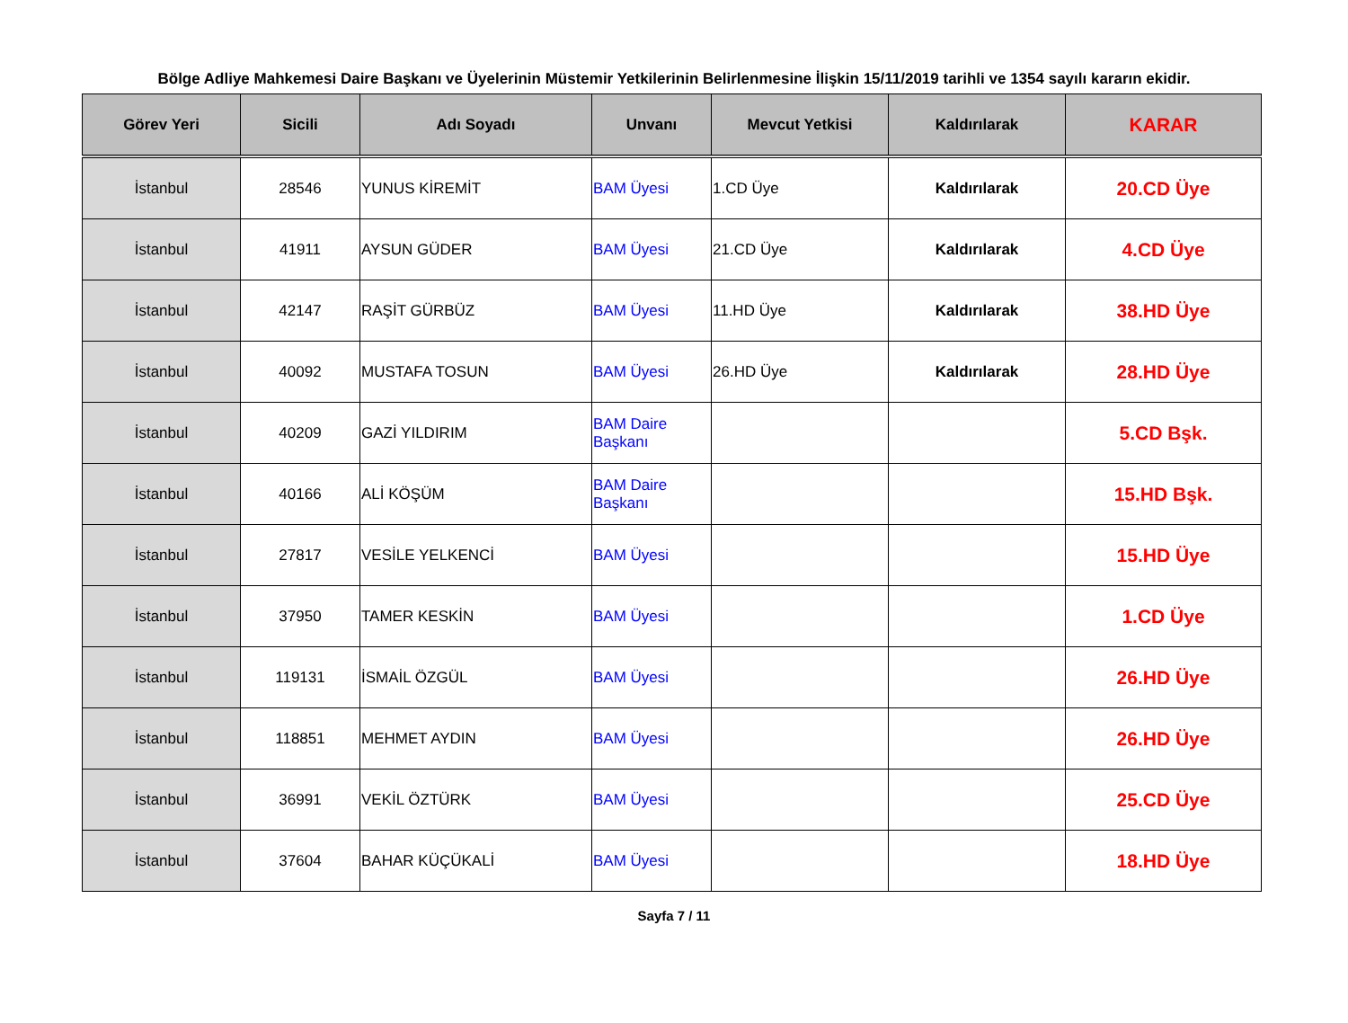Bölge Adliye Mahkemesi Daire Başkanı ve Üyelerinin Müstemir Yetkilerinin Belirlenmesine İlişkin 15/11/2019 tarihli ve 1354 sayılı kararın ekidir.
| Görev Yeri | Sicili | Adı Soyadı | Unvanı | Mevcut Yetkisi | Kaldırılarak | KARAR |
| --- | --- | --- | --- | --- | --- | --- |
| İstanbul | 28546 | YUNUS KİREMİT | BAM Üyesi | 1.CD Üye | Kaldırılarak | 20.CD Üye |
| İstanbul | 41911 | AYSUN GÜDER | BAM Üyesi | 21.CD Üye | Kaldırılarak | 4.CD Üye |
| İstanbul | 42147 | RAŞİT GÜRBÜZ | BAM Üyesi | 11.HD Üye | Kaldırılarak | 38.HD Üye |
| İstanbul | 40092 | MUSTAFA TOSUN | BAM Üyesi | 26.HD Üye | Kaldırılarak | 28.HD Üye |
| İstanbul | 40209 | GAZİ YILDIRIM | BAM Daire Başkanı | | | 5.CD Bşk. |
| İstanbul | 40166 | ALİ KÖŞÜM | BAM Daire Başkanı | | | 15.HD Bşk. |
| İstanbul | 27817 | VESİLE YELKENCİ | BAM Üyesi | | | 15.HD Üye |
| İstanbul | 37950 | TAMER KESKİN | BAM Üyesi | | | 1.CD Üye |
| İstanbul | 119131 | İSMAİL ÖZGÜL | BAM Üyesi | | | 26.HD Üye |
| İstanbul | 118851 | MEHMET AYDIN | BAM Üyesi | | | 26.HD Üye |
| İstanbul | 36991 | VEKİL ÖZTÜRK | BAM Üyesi | | | 25.CD Üye |
| İstanbul | 37604 | BAHAR KÜÇÜKALİ | BAM Üyesi | | | 18.HD Üye |
Sayfa 7 / 11